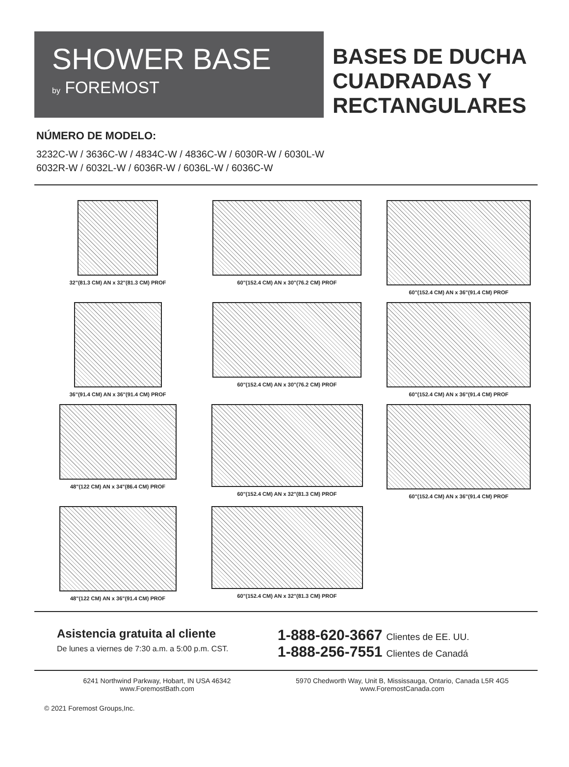SHOWER BASE
by FOREMOST
BASES DE DUCHA
CUADRADAS Y
RECTANGULARES
NÚMERO DE MODELO:
3232C-W / 3636C-W / 4834C-W / 4836C-W / 6030R-W / 6030L-W
6032R-W / 6032L-W / 6036R-W / 6036L-W / 6036C-W
32"(81.3 CM) AN x 32"(81.3 CM) PROF
60"(152.4 CM) AN x 30"(76.2 CM) PROF
60"(152.4 CM) AN x 36"(91.4 CM) PROF
36"(91.4 CM) AN x 36"(91.4 CM) PROF
60"(152.4 CM) AN x 30"(76.2 CM) PROF
60"(152.4 CM) AN x 36"(91.4 CM) PROF
48"(122 CM) AN x 34"(86.4 CM) PROF
60"(152.4 CM) AN x 32"(81.3 CM) PROF
60"(152.4 CM) AN x 36"(91.4 CM) PROF
48"(122 CM) AN x 36"(91.4 CM) PROF
60"(152.4 CM) AN x 32"(81.3 CM) PROF
Asistencia gratuita al cliente
De lunes a viernes de 7:30 a.m. a 5:00 p.m. CST.
1-888-620-3667 Clientes de EE. UU.
1-888-256-7551 Clientes de Canadá
6241 Northwind Parkway, Hobart, IN USA 46342
www.ForemostBath.com
5970 Chedworth Way, Unit B, Mississauga, Ontario, Canada L5R 4G5
www.ForemostCanada.com
© 2021 Foremost Groups,Inc.